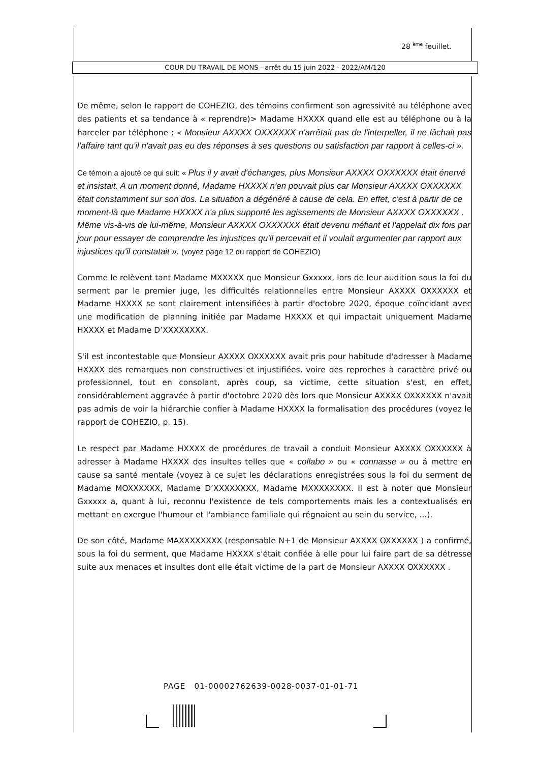28 <sup>ème</sup> feuillet.
COUR DU TRAVAIL DE MONS - arrêt du 15 juin 2022 - 2022/AM/120
De même, selon le rapport de COHEZIO, des témoins confirment son agressivité au téléphone avec des patients et sa tendance à « reprendre)> Madame HXXXX quand elle est au téléphone ou à la harceler par téléphone : « Monsieur AXXXX OXXXXXX n'arrêtait pas de l'interpeller, il ne lâchait pas l'affaire tant qu'il n'avait pas eu des réponses à ses questions ou satisfaction par rapport à celles-ci ».
Ce témoin a ajouté ce qui suit: « Plus il y avait d'échanges, plus Monsieur AXXXX OXXXXXX était énervé et insistait. A un moment donné, Madame HXXXX n'en pouvait plus car Monsieur AXXXX OXXXXXX était constamment sur son dos. La situation a dégénéré à cause de cela. En effet, c'est à partir de ce moment-là que Madame HXXXX n'a plus supporté les agissements de Monsieur AXXXX OXXXXXX . Même vis-à-vis de lui-même, Monsieur AXXXX OXXXXXX était devenu méfiant et l'appelait dix fois par jour pour essayer de comprendre les injustices qu'il percevait et il voulait argumenter par rapport aux injustices qu'il constatait ». (voyez page 12 du rapport de COHEZIO)
Comme le relèvent tant Madame MXXXXX que Monsieur Gxxxxx, lors de leur audition sous la foi du serment par le premier juge, les difficultés relationnelles entre Monsieur AXXXX OXXXXXX et Madame HXXXX se sont clairement intensifiées à partir d'octobre 2020, époque coïncidant avec une modification de planning initiée par Madame HXXXX et qui impactait uniquement Madame HXXXX et Madame D’XXXXXXXX.
S'il est incontestable que Monsieur AXXXX OXXXXXX avait pris pour habitude d'adresser à Madame HXXXX des remarques non constructives et injustifiées, voire des reproches à caractère privé ou professionnel, tout en consolant, après coup, sa victime, cette situation s'est, en effet, considérablement aggravée à partir d'octobre 2020 dès lors que Monsieur AXXXX OXXXXXX n'avait pas admis de voir la hiérarchie confier à Madame HXXXX la formalisation des procédures (voyez le rapport de COHEZIO, p. 15).
Le respect par Madame HXXXX de procédures de travail a conduit Monsieur AXXXX OXXXXXX à adresser à Madame HXXXX des insultes telles que « collabo » ou « connasse » ou á mettre en cause sa santé mentale (voyez à ce sujet les déclarations enregistrées sous la foi du serment de Madame MOXXXXXX, Madame D’XXXXXXXX, Madame MXXXXXXXX. Il est à noter que Monsieur Gxxxxx a, quant à lui, reconnu l'existence de tels comportements mais les a contextualisés en mettant en exergue l'humour et l'ambiance familiale qui régnaient au sein du service, ...).
De son côté, Madame MAXXXXXXXX (responsable N+1 de Monsieur AXXXX OXXXXXX ) a confirmé, sous la foi du serment, que Madame HXXXX s'était confiée à elle pour lui faire part de sa détresse suite aux menaces et insultes dont elle était victime de la part de Monsieur AXXXX OXXXXXX .
PAGE 01-00002762639-0028-0037-01-01-71